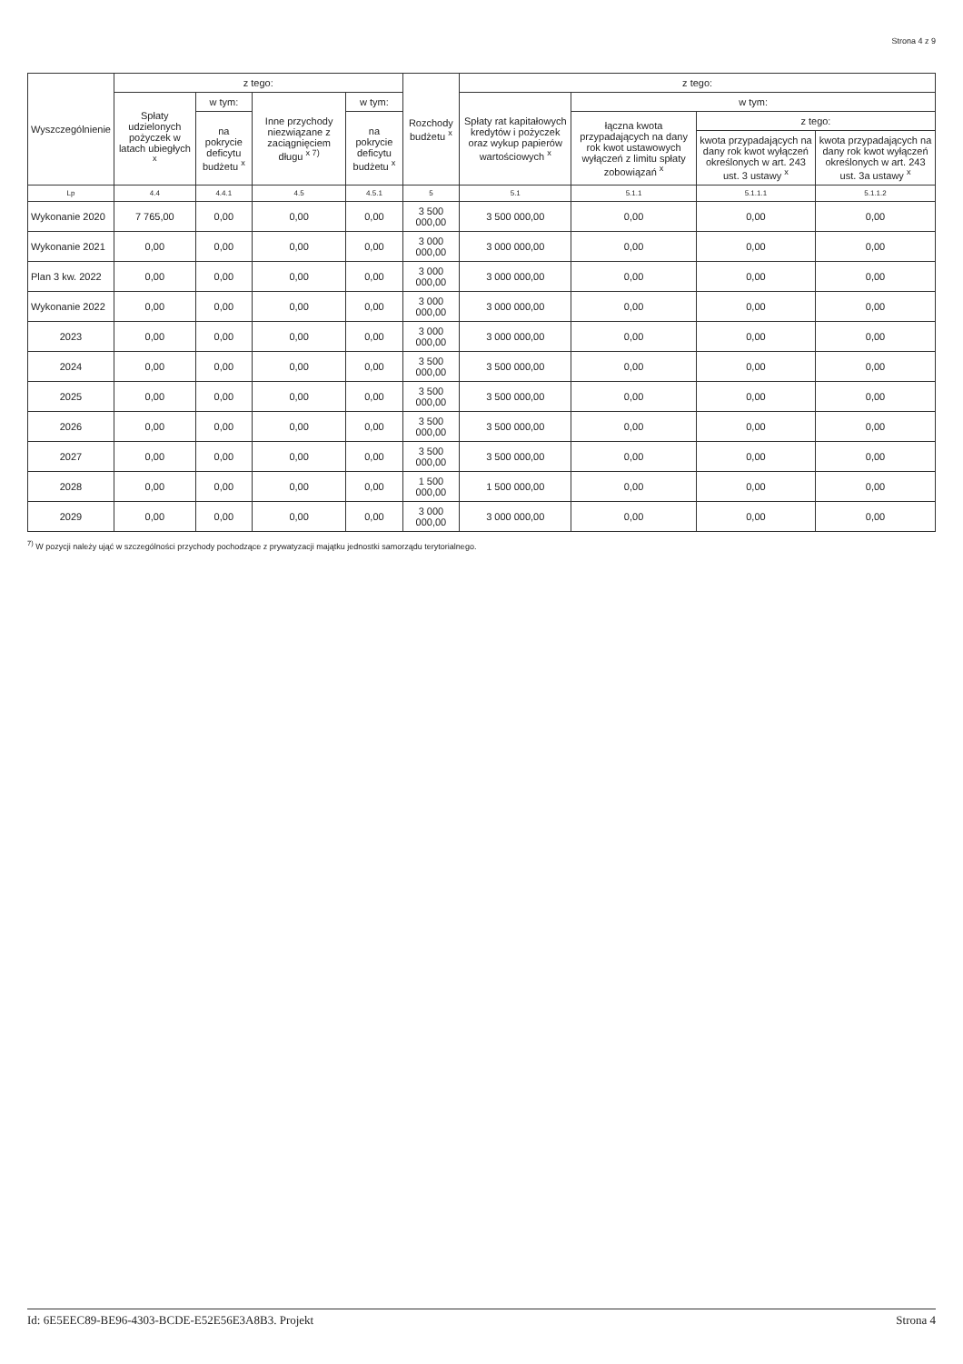Strona 4 z 9
| Wyszczególnienie | z tego: | | | | Rozchody budżetu <sup>x</sup> | z tego: | | | |
| --- | --- | --- | --- | --- | --- | --- | --- | --- | --- |
| | Spłaty udzielonych pożyczek w latach ubiegłych <sup>x</sup> | w tym: | Inne przychody niezwiązane z zaciągnięciem długu <sup>x 7)</sup> | w tym: | | Spłaty rat kapitałowych kredytów i pożyczek oraz wykup papierów wartościowych <sup>x</sup> | w tym: | | |
| | | na pokrycie deficytu budżetu <sup>x</sup> | | na pokrycie deficytu budżetu <sup>x</sup> | | | łączna kwota przypadających na dany rok kwot ustawowych wyłączeń z limitu spłaty zobowiązań <sup>x</sup> | z tego: | |
| | | | | | | | | kwota przypadających na dany rok kwot wyłączeń określonych w art. 243 ust. 3 ustawy <sup>x</sup> | kwota przypadających na dany rok kwot wyłączeń określonych w art. 243 ust. 3a ustawy <sup>x</sup> |
| Lp | 4.4 | 4.4.1 | 4.5 | 4.5.1 | 5 | 5.1 | 5.1.1 | 5.1.1.1 | 5.1.1.2 |
| Wykonanie 2020 | 7 765,00 | 0,00 | 0,00 | 0,00 | 3 500 000,00 | 3 500 000,00 | 0,00 | 0,00 | 0,00 |
| Wykonanie 2021 | 0,00 | 0,00 | 0,00 | 0,00 | 3 000 000,00 | 3 000 000,00 | 0,00 | 0,00 | 0,00 |
| Plan 3 kw. 2022 | 0,00 | 0,00 | 0,00 | 0,00 | 3 000 000,00 | 3 000 000,00 | 0,00 | 0,00 | 0,00 |
| Wykonanie 2022 | 0,00 | 0,00 | 0,00 | 0,00 | 3 000 000,00 | 3 000 000,00 | 0,00 | 0,00 | 0,00 |
| 2023 | 0,00 | 0,00 | 0,00 | 0,00 | 3 000 000,00 | 3 000 000,00 | 0,00 | 0,00 | 0,00 |
| 2024 | 0,00 | 0,00 | 0,00 | 0,00 | 3 500 000,00 | 3 500 000,00 | 0,00 | 0,00 | 0,00 |
| 2025 | 0,00 | 0,00 | 0,00 | 0,00 | 3 500 000,00 | 3 500 000,00 | 0,00 | 0,00 | 0,00 |
| 2026 | 0,00 | 0,00 | 0,00 | 0,00 | 3 500 000,00 | 3 500 000,00 | 0,00 | 0,00 | 0,00 |
| 2027 | 0,00 | 0,00 | 0,00 | 0,00 | 3 500 000,00 | 3 500 000,00 | 0,00 | 0,00 | 0,00 |
| 2028 | 0,00 | 0,00 | 0,00 | 0,00 | 1 500 000,00 | 1 500 000,00 | 0,00 | 0,00 | 0,00 |
| 2029 | 0,00 | 0,00 | 0,00 | 0,00 | 3 000 000,00 | 3 000 000,00 | 0,00 | 0,00 | 0,00 |
<sup>7)</sup> W pozycji należy ująć w szczególności przychody pochodzące z prywatyzacji majątku jednostki samorządu terytorialnego.
Id: 6E5EEC89-BE96-4303-BCDE-E52E56E3A8B3. Projekt Strona 4